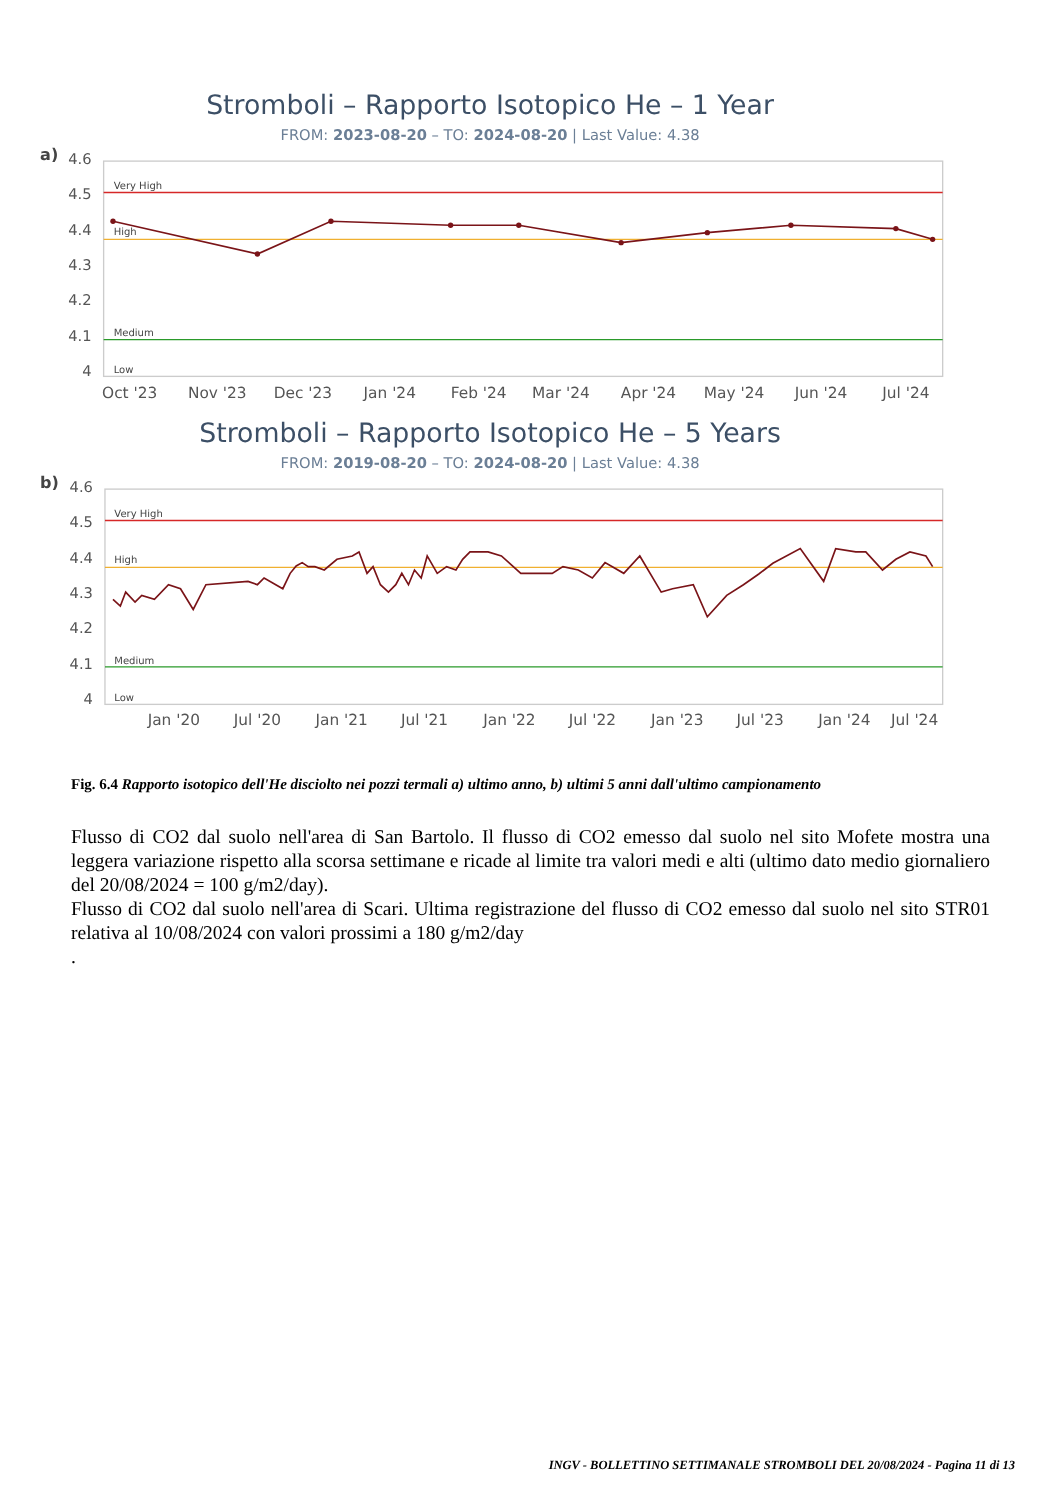Stromboli – Rapporto Isotopico He – 1 Year
FROM: 2023-08-20 – TO: 2024-08-20 | Last Value: 4.38
a)
4.6
4.5
4.4
4.3
4.2
4.1
4
Very High
High
Medium
Low
Oct '23
Nov '23
Dec '23
Jan '24
Feb '24
Mar '24
Apr '24
May '24
Jun '24
Jul '24
Stromboli – Rapporto Isotopico He – 5 Years
FROM: 2019-08-20 – TO: 2024-08-20 | Last Value: 4.38
b)
4.6
4.5
4.4
4.3
4.2
4.1
4
Very High
High
Medium
Low
Jan '20
Jul '20
Jan '21
Jul '21
Jan '22
Jul '22
Jan '23
Jul '23
Jan '24
Jul '24
Fig. 6.4 Rapporto isotopico dell'He disciolto nei pozzi termali a) ultimo anno, b) ultimi 5 anni dall'ultimo campionamento
Flusso di CO2 dal suolo nell'area di San Bartolo. Il flusso di CO2 emesso dal suolo nel sito Mofete mostra una leggera variazione rispetto alla scorsa settimane e ricade al limite tra valori medi e alti (ultimo dato medio giornaliero del 20/08/2024 = 100 g/m2/day).
Flusso di CO2 dal suolo nell'area di Scari. Ultima registrazione del flusso di CO2 emesso dal suolo nel sito STR01 relativa al 10/08/2024 con valori prossimi a 180 g/m2/day
.
INGV - BOLLETTINO SETTIMANALE STROMBOLI DEL 20/08/2024 - Pagina 11 di 13